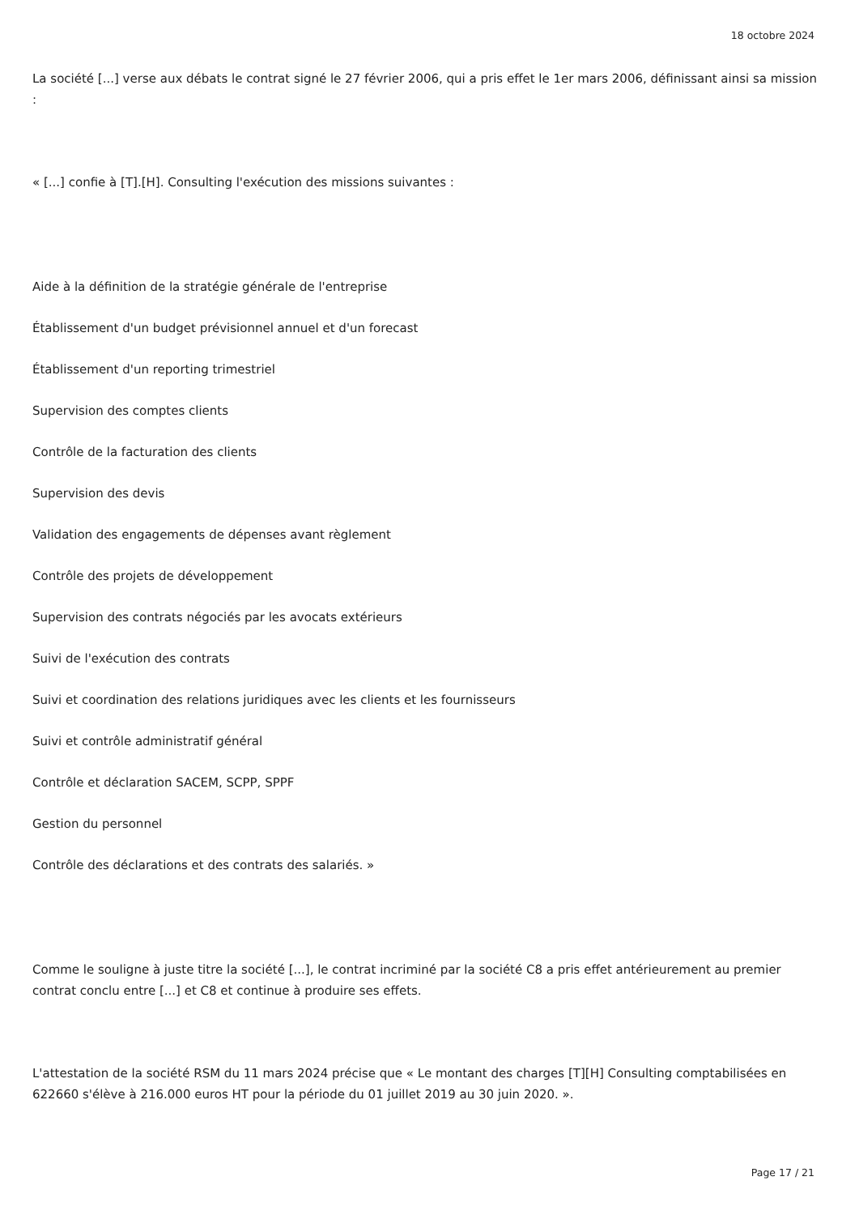18 octobre 2024
La société [...] verse aux débats le contrat signé le 27 février 2006, qui a pris effet le 1er mars 2006, définissant ainsi sa mission :
« [...] confie à [T].[H]. Consulting l'exécution des missions suivantes :
Aide à la définition de la stratégie générale de l'entreprise
Établissement d'un budget prévisionnel annuel et d'un forecast
Établissement d'un reporting trimestriel
Supervision des comptes clients
Contrôle de la facturation des clients
Supervision des devis
Validation des engagements de dépenses avant règlement
Contrôle des projets de développement
Supervision des contrats négociés par les avocats extérieurs
Suivi de l'exécution des contrats
Suivi et coordination des relations juridiques avec les clients et les fournisseurs
Suivi et contrôle administratif général
Contrôle et déclaration SACEM, SCPP, SPPF
Gestion du personnel
Contrôle des déclarations et des contrats des salariés. »
Comme le souligne à juste titre la société [...], le contrat incriminé par la société C8 a pris effet antérieurement au premier contrat conclu entre [...] et C8 et continue à produire ses effets.
L'attestation de la société RSM du 11 mars 2024 précise que « Le montant des charges [T][H] Consulting comptabilisées en 622660 s'élève à 216.000 euros HT pour la période du 01 juillet 2019 au 30 juin 2020. ».
Page 17 / 21